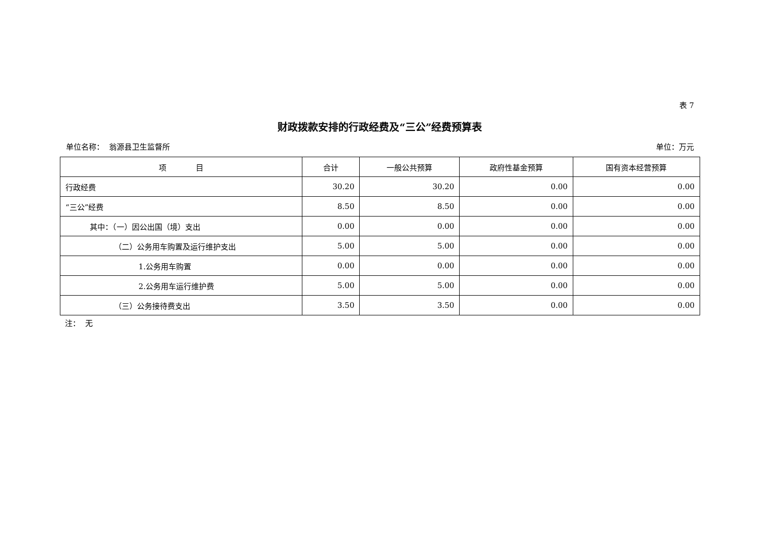表 7
财政拨款安排的行政经费及“三公”经费预算表
单位名称： 翁源县卫生监督所 单位：万元
| 项 目 | 合计 | 一般公共预算 | 政府性基金预算 | 国有资本经营预算 |
| --- | --- | --- | --- | --- |
| 行政经费 | 30.20 | 30.20 | 0.00 | 0.00 |
| “三公”经费 | 8.50 | 8.50 | 0.00 | 0.00 |
| 其中：（一）因公出国（境）支出 | 0.00 | 0.00 | 0.00 | 0.00 |
| （二）公务用车购置及运行维护支出 | 5.00 | 5.00 | 0.00 | 0.00 |
| 1.公务用车购置 | 0.00 | 0.00 | 0.00 | 0.00 |
| 2.公务用车运行维护费 | 5.00 | 5.00 | 0.00 | 0.00 |
| （三）公务接待费支出 | 3.50 | 3.50 | 0.00 | 0.00 |
注： 无